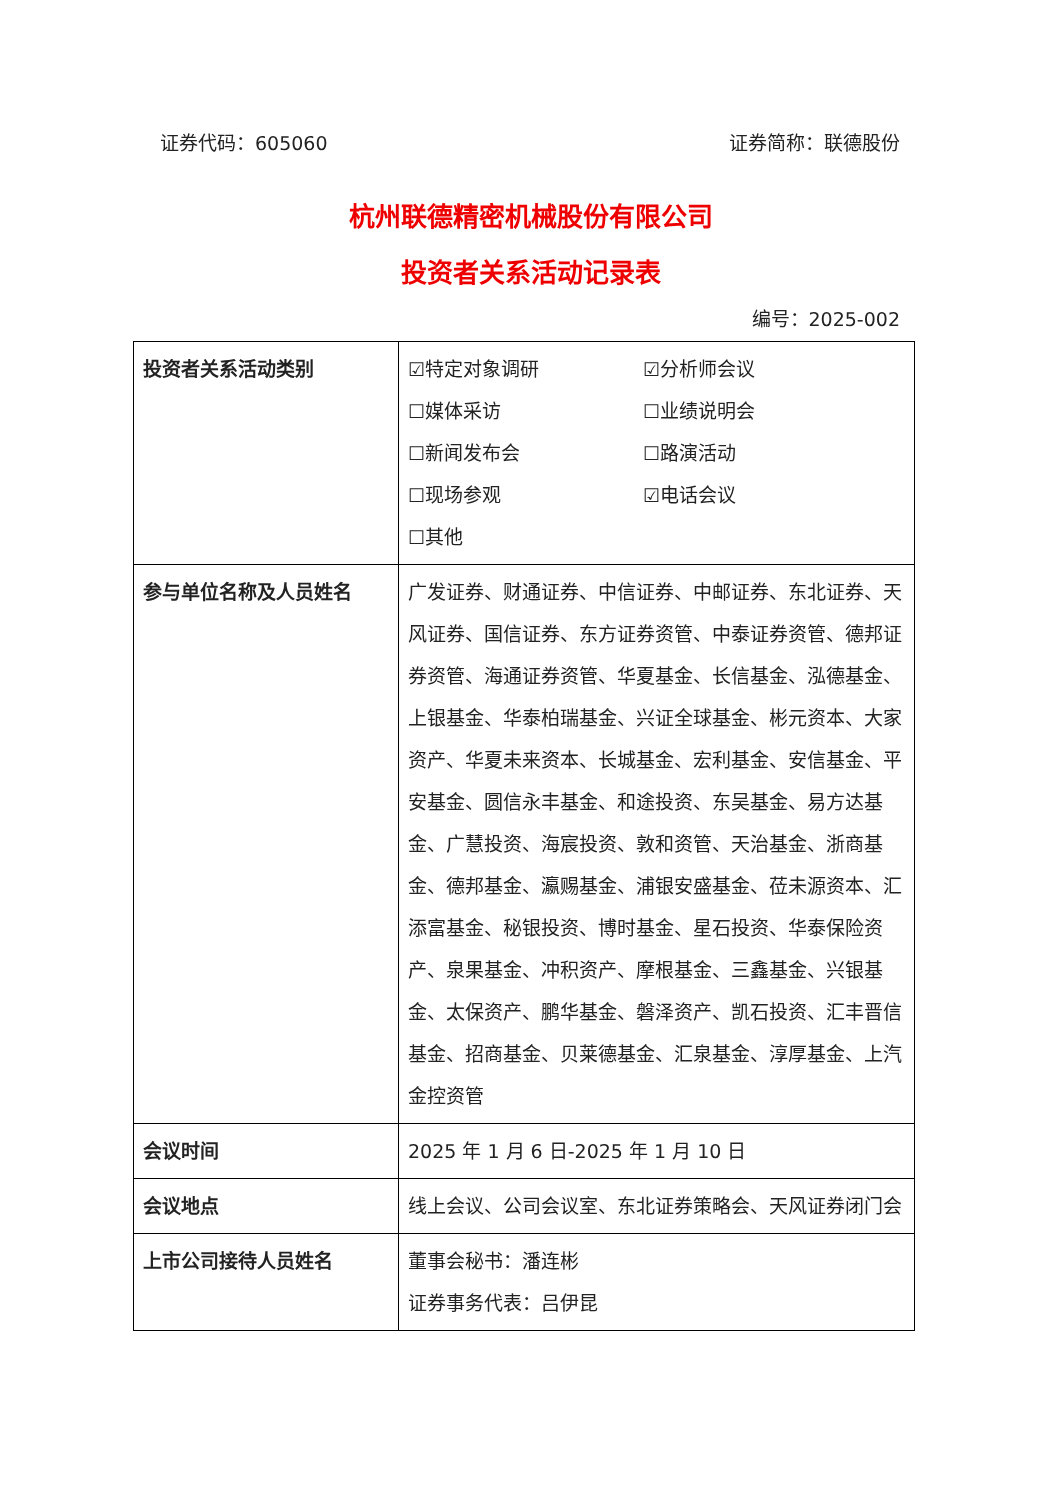证券代码：605060 证券简称：联德股份
杭州联德精密机械股份有限公司
投资者关系活动记录表
编号：2025-002
| 投资者关系活动类别 | ☑特定对象调研 ☑分析师会议 ☐媒体采访 ☐业绩说明会 ☐新闻发布会 ☐路演活动 ☐现场参观 ☑电话会议 ☐其他 |
| 参与单位名称及人员姓名 | 广发证券、财通证券、中信证券、中邮证券、东北证券、天风证券、国信证券、东方证券资管、中泰证券资管、德邦证券资管、海通证券资管、华夏基金、长信基金、泓德基金、上银基金、华泰柏瑞基金、兴证全球基金、彬元资本、大家资产、华夏未来资本、长城基金、宏利基金、安信基金、平安基金、圆信永丰基金、和途投资、东吴基金、易方达基金、广慧投资、海宸投资、敦和资管、天治基金、浙商基金、德邦基金、瀛赐基金、浦银安盛基金、莅未源资本、汇添富基金、秘银投资、博时基金、星石投资、华泰保险资产、泉果基金、冲积资产、摩根基金、三鑫基金、兴银基金、太保资产、鹏华基金、磐泽资产、凯石投资、汇丰晋信基金、招商基金、贝莱德基金、汇泉基金、淳厚基金、上汽金控资管 |
| 会议时间 | 2025 年 1 月 6 日-2025 年 1 月 10 日 |
| 会议地点 | 线上会议、公司会议室、东北证券策略会、天风证券闭门会 |
| 上市公司接待人员姓名 | 董事会秘书：潘连彬 证券事务代表：吕伊昆 |